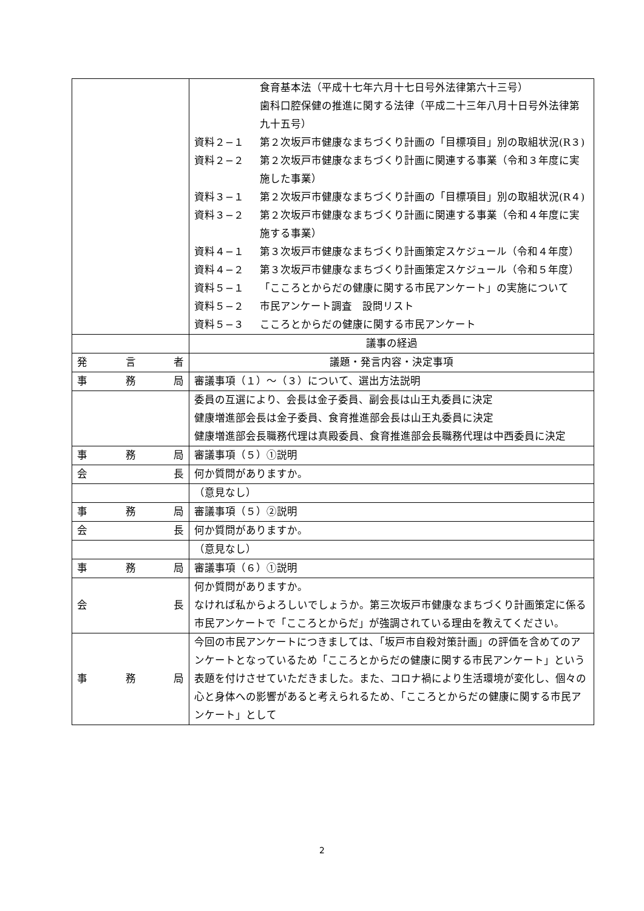| | 食育基本法（平成十七年六月十七日号外法律第六十三号） 歯科口腔保健の推進に関する法律（平成二十三年八月十日号外法律第九十五号） 資料２−１ 第２次坂戸市健康なまちづくり計画の「目標項目」別の取組状況(R３) 資料２−２ 第２次坂戸市健康なまちづくり計画に関連する事業（令和３年度に実施した事業） 資料３−１ 第２次坂戸市健康なまちづくり計画の「目標項目」別の取組状況(R４) 資料３−２ 第２次坂戸市健康なまちづくり計画に関連する事業（令和４年度に実施する事業） 資料４−１ 第３次坂戸市健康なまちづくり計画策定スケジュール（令和４年度） 資料４−２ 第３次坂戸市健康なまちづくり計画策定スケジュール（令和５年度） 資料５−１ 「こころとからだの健康に関する市民アンケート」の実施について 資料５−２ 市民アンケート調査 設問リスト 資料５−３ こころとからだの健康に関する市民アンケート |
| | 議事の経過 |
| 発 言 者 | 議題・発言内容・決定事項 |
| 事 務 局 | 審議事項（１）〜（３）について、選出方法説明 |
| | 委員の互選により、会長は金子委員、副会長は山王丸委員に決定 健康増進部会長は金子委員、食育推進部会長は山王丸委員に決定 健康増進部会長職務代理は真殿委員、食育推進部会長職務代理は中西委員に決定 |
| 事 務 局 | 審議事項（５）①説明 |
| 会 長 | 何か質問がありますか。 |
| | （意見なし） |
| 事 務 局 | 審議事項（５）②説明 |
| 会 長 | 何か質問がありますか。 |
| | （意見なし） |
| 事 務 局 | 審議事項（６）①説明 |
| 会 長 | 何か質問がありますか。 なければ私からよろしいでしょうか。第三次坂戸市健康なまちづくり計画策定に係る市民アンケートで「こころとからだ」が強調されている理由を教えてください。 |
| 事 務 局 | 今回の市民アンケートにつきましては、「坂戸市自殺対策計画」の評価を含めてのアンケートとなっているため「こころとからだの健康に関する市民アンケート」という表題を付けさせていただきました。また、コロナ禍により生活環境が変化し、個々の心と身体への影響があると考えられるため、「こころとからだの健康に関する市民アンケート」として |
2